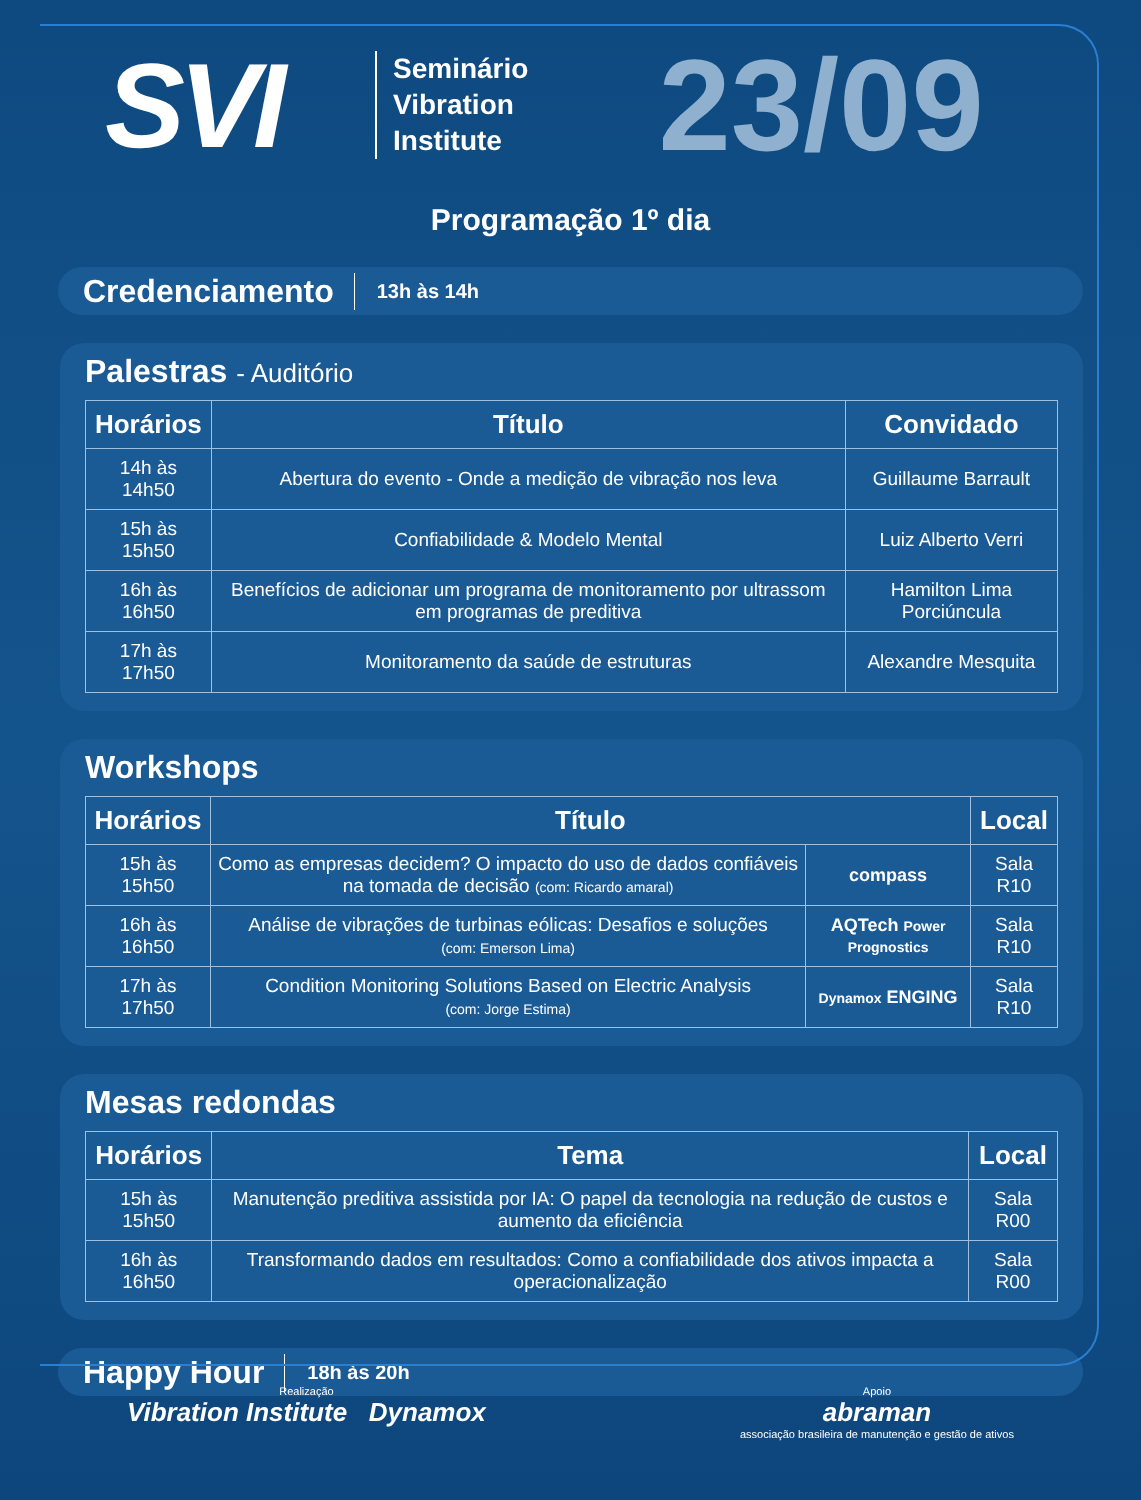SVI
Seminário
Vibration
Institute
23/09
Programação 1º dia
Credenciamento 13h às 14h
Palestras - Auditório
| Horários | Título | Convidado |
| --- | --- | --- |
| 14h às 14h50 | Abertura do evento - Onde a medição de vibração nos leva | Guillaume Barrault |
| 15h às 15h50 | Confiabilidade & Modelo Mental | Luiz Alberto Verri |
| 16h às 16h50 | Benefícios de adicionar um programa de monitoramento por ultrassom em programas de preditiva | Hamilton Lima Porciúncula |
| 17h às 17h50 | Monitoramento da saúde de estruturas | Alexandre Mesquita |
Workshops
| Horários | Título | | Local |
| --- | --- | --- | --- |
| 15h às 15h50 | Como as empresas decidem? O impacto do uso de dados confiáveis na tomada de decisão (com: Ricardo amaral) | compass | Sala R10 |
| 16h às 16h50 | Análise de vibrações de turbinas eólicas: Desafios e soluções (com: Emerson Lima) | AQTech Power Prognostics | Sala R10 |
| 17h às 17h50 | Condition Monitoring Solutions Based on Electric Analysis (com: Jorge Estima) | Dynamox ENGING | Sala R10 |
Mesas redondas
| Horários | Tema | Local |
| --- | --- | --- |
| 15h às 15h50 | Manutenção preditiva assistida por IA: O papel da tecnologia na redução de custos e aumento da eficiência | Sala R00 |
| 16h às 16h50 | Transformando dados em resultados: Como a confiabilidade dos ativos impacta a operacionalização | Sala R00 |
Happy Hour 18h às 20h
Realização
Vibration Institute Dynamox
Apoio
abraman
associação brasileira de manutenção e gestão de ativos